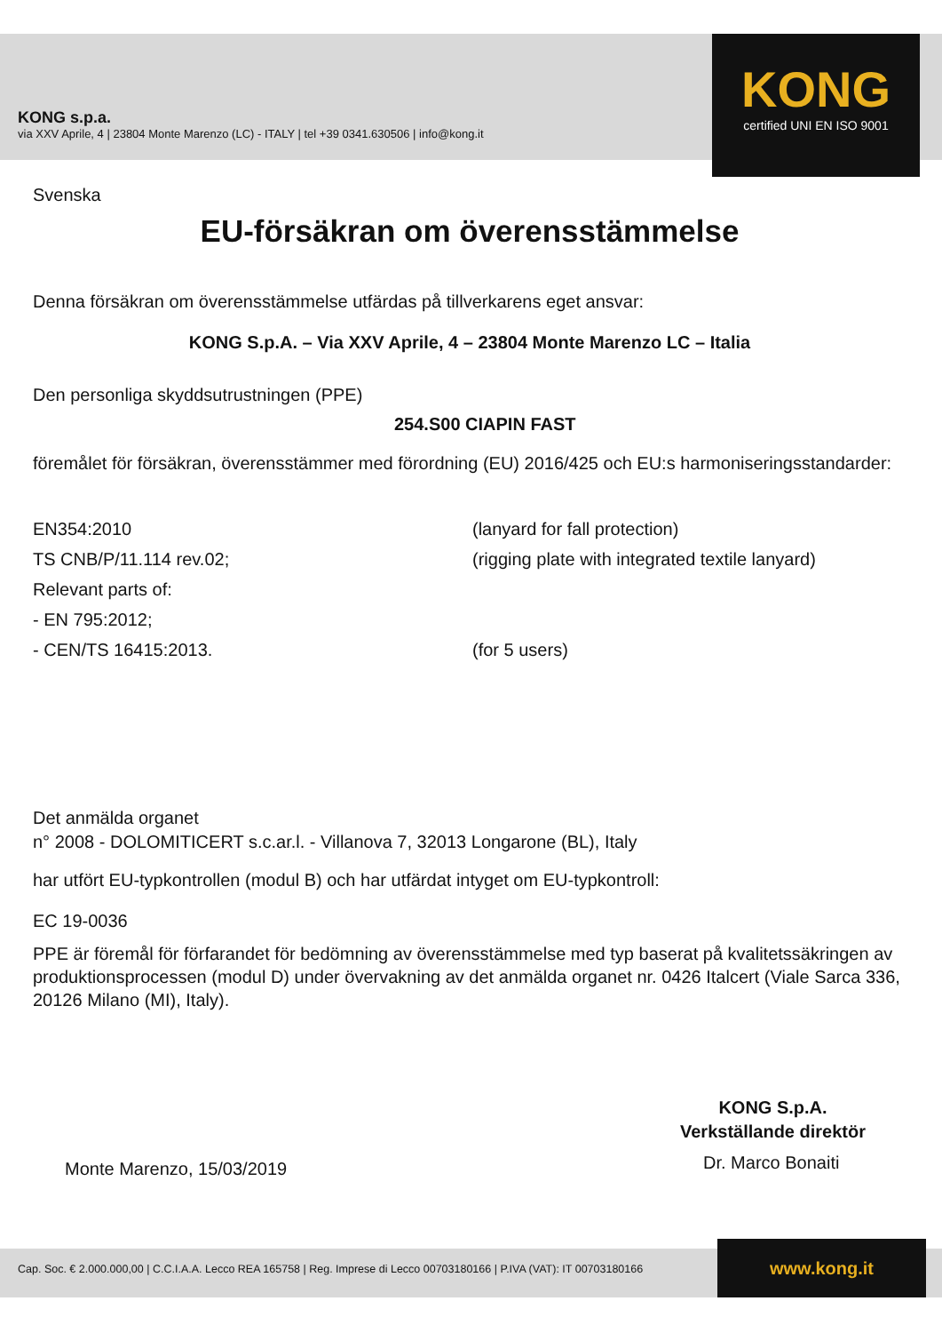KONG s.p.a.
via XXV Aprile, 4 | 23804 Monte Marenzo (LC) - ITALY | tel +39 0341.630506 | info@kong.it
KONG
certified UNI EN ISO 9001
Svenska
EU-försäkran om överensstämmelse
Denna försäkran om överensstämmelse utfärdas på tillverkarens eget ansvar:
KONG S.p.A. – Via XXV Aprile, 4 – 23804 Monte Marenzo LC – Italia
Den personliga skyddsutrustningen (PPE)
254.S00 CIAPIN FAST
föremålet för försäkran, överensstämmer med förordning (EU) 2016/425 och EU:s harmoniseringsstandarder:
EN354:2010 (lanyard for fall protection)
TS CNB/P/11.114 rev.02; (rigging plate with integrated textile lanyard)
Relevant parts of:
- EN 795:2012;
- CEN/TS 16415:2013. (for 5 users)
Det anmälda organet
n° 2008 - DOLOMITICERT s.c.ar.l. - Villanova 7, 32013 Longarone (BL), Italy
har utfört EU-typkontrollen (modul B) och har utfärdat intyget om EU-typkontroll:
EC 19-0036
PPE är föremål för förfarandet för bedömning av överensstämmelse med typ baserat på kvalitetssäkringen av produktionsprocessen (modul D) under övervakning av det anmälda organet nr. 0426 Italcert (Viale Sarca 336, 20126 Milano (MI), Italy).
KONG S.p.A.
Verkställande direktör
Monte Marenzo, 15/03/2019 Dr. Marco Bonaiti
Cap. Soc. € 2.000.000,00 | C.C.I.A.A. Lecco REA 165758 | Reg. Imprese di Lecco 00703180166 | P.IVA (VAT): IT 00703180166
www.kong.it